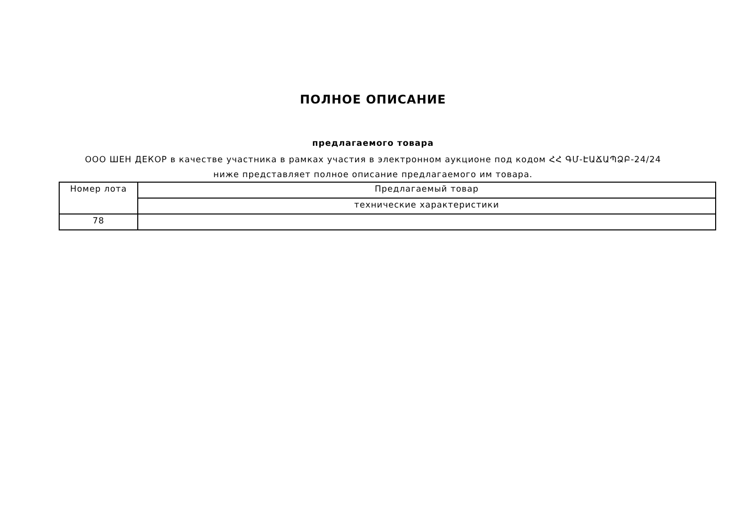ПОЛНОЕ ОПИСАНИЕ
предлагаемого товара
ООО ШЕН ДЕКОР в качестве участника в рамках участия в электронном аукционе под кодом ՀՀ ԳՄ-ԷԱՃԱՊՁԲ-24/24 ниже представляет полное описание предлагаемого им товара.
| Номер лота | Предлагаемый товар |
| --- | --- |
| | технические характеристики |
| 78 | |